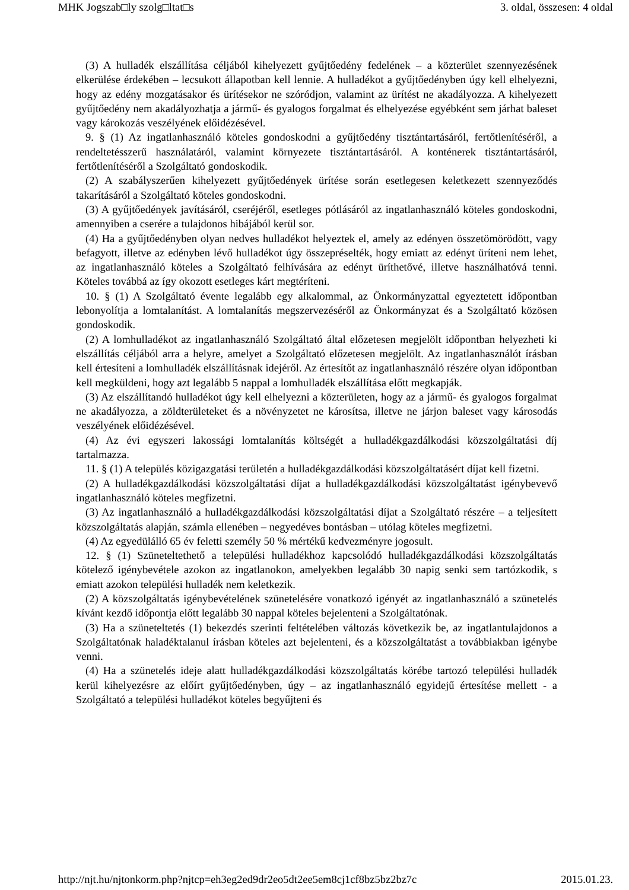MHK Jogszab□ly szolg□ltat□s 3. oldal, összesen: 4 oldal
(3) A hulladék elszállítása céljából kihelyezett gyűjtőedény fedelének – a közterület szennyezésének elkerülése érdekében – lecsukott állapotban kell lennie. A hulladékot a gyűjtőedényben úgy kell elhelyezni, hogy az edény mozgatásakor és ürítésekor ne szóródjon, valamint az ürítést ne akadályozza. A kihelyezett gyűjtőedény nem akadályozhatja a jármű- és gyalogos forgalmat és elhelyezése egyébként sem járhat baleset vagy károkozás veszélyének előidézésével.
9. § (1) Az ingatlanhasználó köteles gondoskodni a gyűjtőedény tisztántartásáról, fertőtlenítéséről, a rendeltetésszerű használatáról, valamint környezete tisztántartásáról. A konténerek tisztántartásáról, fertőtlenítéséről a Szolgáltató gondoskodik.
(2) A szabályszerűen kihelyezett gyűjtőedények ürítése során esetlegesen keletkezett szennyeződés takarításáról a Szolgáltató köteles gondoskodni.
(3) A gyűjtőedények javításáról, cseréjéről, esetleges pótlásáról az ingatlanhasználó köteles gondoskodni, amennyiben a cserére a tulajdonos hibájából kerül sor.
(4) Ha a gyűjtőedényben olyan nedves hulladékot helyeztek el, amely az edényen összetömörödött, vagy befagyott, illetve az edényben lévő hulladékot úgy összepréselték, hogy emiatt az edényt üríteni nem lehet, az ingatlanhasználó köteles a Szolgáltató felhívására az edényt üríthetővé, illetve használhatóvá tenni. Köteles továbbá az így okozott esetleges kárt megtéríteni.
10. § (1) A Szolgáltató évente legalább egy alkalommal, az Önkormányzattal egyeztetett időpontban lebonyolítja a lomtalanítást. A lomtalanítás megszervezéséről az Önkormányzat és a Szolgáltató közösen gondoskodik.
(2) A lomhulladékot az ingatlanhasználó Szolgáltató által előzetesen megjelölt időpontban helyezheti ki elszállítás céljából arra a helyre, amelyet a Szolgáltató előzetesen megjelölt. Az ingatlanhasználót írásban kell értesíteni a lomhulladék elszállításnak idejéről. Az értesítőt az ingatlanhasználó részére olyan időpontban kell megküldeni, hogy azt legalább 5 nappal a lomhulladék elszállítása előtt megkapják.
(3) Az elszállítandó hulladékot úgy kell elhelyezni a közterületen, hogy az a jármű- és gyalogos forgalmat ne akadályozza, a zöldterületeket és a növényzetet ne károsítsa, illetve ne járjon baleset vagy károsodás veszélyének előidézésével.
(4) Az évi egyszeri lakossági lomtalanítás költségét a hulladékgazdálkodási közszolgáltatási díj tartalmazza.
11. § (1) A település közigazgatási területén a hulladékgazdálkodási közszolgáltatásért díjat kell fizetni.
(2) A hulladékgazdálkodási közszolgáltatási díjat a hulladékgazdálkodási közszolgáltatást igénybevevő ingatlanhasználó köteles megfizetni.
(3) Az ingatlanhasználó a hulladékgazdálkodási közszolgáltatási díjat a Szolgáltató részére – a teljesített közszolgáltatás alapján, számla ellenében – negyedéves bontásban – utólag köteles megfizetni.
(4) Az egyedülálló 65 év feletti személy 50 % mértékű kedvezményre jogosult.
12. § (1) Szüneteltethető a települési hulladékhoz kapcsolódó hulladékgazdálkodási közszolgáltatás kötelező igénybevétele azokon az ingatlanokon, amelyekben legalább 30 napig senki sem tartózkodik, s emiatt azokon települési hulladék nem keletkezik.
(2) A közszolgáltatás igénybevételének szünetelésére vonatkozó igényét az ingatlanhasználó a szünetelés kívánt kezdő időpontja előtt legalább 30 nappal köteles bejelenteni a Szolgáltatónak.
(3) Ha a szüneteltetés (1) bekezdés szerinti feltételében változás következik be, az ingatlantulajdonos a Szolgáltatónak haladéktalanul írásban köteles azt bejelenteni, és a közszolgáltatást a továbbiakban igénybe venni.
(4) Ha a szünetelés ideje alatt hulladékgazdálkodási közszolgáltatás körébe tartozó települési hulladék kerül kihelyezésre az előírt gyűjtőedényben, úgy – az ingatlanhasználó egyidejű értesítése mellett - a Szolgáltató a települési hulladékot köteles begyűjteni és
http://njt.hu/njtonkorm.php?njtcp=eh3eg2ed9dr2eo5dt2ee5em8cj1cf8bz5bz2bz7c 2015.01.23.